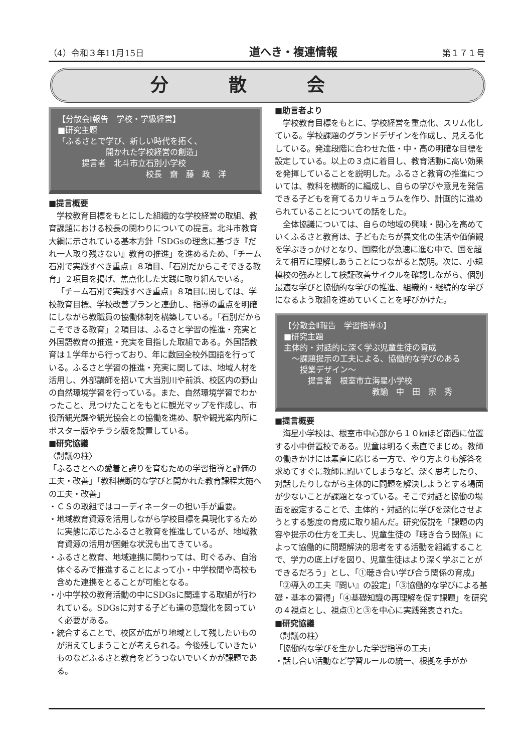（4）令和３年11月15日 道へき・複連情報 第１７１号
分散会
【分散会Ⅰ報告　学校・学級経営】
■研究主題
「ふるさとで学び、新しい時代を拓く、
　　　　　　開かれた学校経営の創造」
　　　提言者　北斗市立石別小学校
　　　　　　　　　　　校長　齋　藤　政　洋
■提言概要
学校教育目標をもとにした組織的な学校経営の取組、教育課題における校長の関わりについての提言。北斗市教育大綱に示されている基本方針「SDGsの理念に基づき『だれ一人取り残さない』教育の推進」を進めるため、「チーム石別で実践すべき重点」８項目、「石別だからこそできる教育」２項目を掲げ、焦点化した実践に取り組んでいる。
「チーム石別で実践すべき重点」８項目に関しては、学校教育目標、学校改善プランと連動し、指導の重点を明確にしながら教職員の協働体制を構築している。「石別だからこそできる教育」２項目は、ふるさと学習の推進・充実と外国語教育の推進・充実を目指した取組である。外国語教育は１学年から行っており、年に数回全校外国語を行っている。ふるさと学習の推進・充実に関しては、地域人材を活用し、外部講師を招いて大当別川や前浜、校区内の野山の自然環境学習を行っている。また、自然環境学習でわかったこと、見つけたことをもとに観光マップを作成し、市役所観光課や観光協会との協働を進め、駅や観光案内所にポスター版やチラシ版を設置している。
■研究協議
〈討議の柱〉
「ふるさとへの愛着と誇りを育むための学習指導と評価の工夫・改善」「教科横断的な学びと開かれた教育課程実施への工夫・改善」
・ＣＳの取組ではコーディネーターの担い手が重要。
・地域教育資源を活用しながら学校目標を具現化するために実態に応じたふるさと教育を推進しているが、地域教育資源の活用が困難な状況も出てきている。
・ふるさと教育、地域連携に関わっては、町ぐるみ、自治体ぐるみで推進することによって小・中学校間や高校も含めた連携をとることが可能となる。
・小中学校の教育活動の中にSDGsに関連する取組が行われている。SDGsに対する子ども達の意識化を図っていく必要がある。
・統合することで、校区が広がり地域として残したいものが消えてしまうことが考えられる。今後残していきたいものなどふるさと教育をどうつないでいくかが課題である。
■助言者より
学校教育目標をもとに、学校経営を重点化、スリム化している。学校課題のグランドデザインを作成し、見える化している。発達段階に合わせた低・中・高の明確な目標を設定している。以上の３点に着目し、教育活動に高い効果を発揮していることを説明した。ふるさと教育の推進については、教科を横断的に編成し、自らの学びや意見を発信できる子どもを育てるカリキュラムを作り、計画的に進められていることについての話をした。
全体協議については、自らの地域の興味・関心を高めていくふるさと教育は、子どもたちが異文化の生活や価値観を学ぶきっかけとなり、国際化が急速に進む中で、国を超えて相互に理解しあうことにつながると説明。次に、小規模校の強みとして検証改善サイクルを確認しながら、個別最適な学びと協働的な学びの推進、組織的・継続的な学びになるよう取組を進めていくことを呼びかけた。
【分散会Ⅱ報告　学習指導①】
■研究主題
主体的・対話的に深く学ぶ児童生徒の育成
　～課題提示の工夫による、協働的な学びのある
　　授業デザイン～
　　　提言者　根室市立海星小学校
　　　　　　　　　　　教諭　中　田　宗　秀
■提言概要
海星小学校は、根室市中心部から１０㎞ほど南西に位置する小中併置校である。児童は明るく素直でまじめ。教師の働きかけには素直に応じる一方で、やり方よりも解答を求めてすぐに教師に聞いてしまうなど、深く思考したり、対話したりしながら主体的に問題を解決しようとする場面が少ないことが課題となっている。そこで対話と協働の場面を設定することで、主体的・対話的に学びを深化させようとする態度の育成に取り組んだ。研究仮説を「課題の内容や提示の仕方を工夫し、児童生徒の『聴き合う関係』によって協働的に問題解決的思考をする活動を組織することで、学力の底上げを図り、児童生徒はより深く学ぶことができるだろう」とし、「①聴き合い学び合う関係の育成」「②導入の工夫『問い』の設定」「③協働的な学びによる基礎・基本の習得」「④基礎知識の再理解を促す課題」を研究の４視点とし、視点①と③を中心に実践発表された。
■研究協議
〈討議の柱〉
「協働的な学びを生かした学習指導の工夫」
・話し合い活動など学習ルールの統一、根拠を手がか